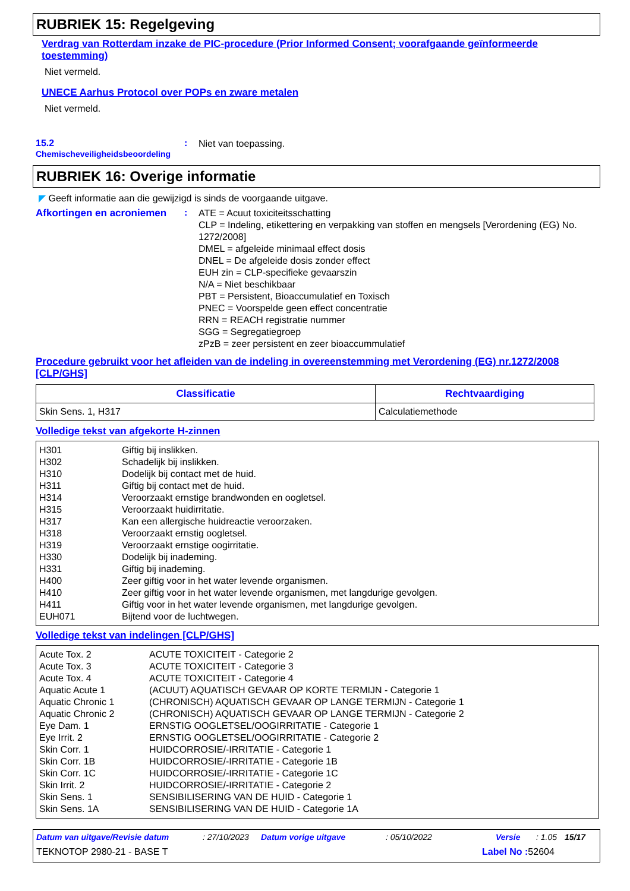RUBRIEK 15: Regelgeving
Verdrag van Rotterdam inzake de PIC-procedure (Prior Informed Consent; voorafgaande geïnformeerde toestemming)
Niet vermeld.
UNECE Aarhus Protocol over POPs en zware metalen
Niet vermeld.
15.2
Chemischeveiligheidsbeoordeling
:
Niet van toepassing.
RUBRIEK 16: Overige informatie
◤ Geeft informatie aan die gewijzigd is sinds de voorgaande uitgave.
Afkortingen en acroniemen
:
ATE = Acuut toxiciteitsschatting
CLP = Indeling, etikettering en verpakking van stoffen en mengsels [Verordening (EG) No. 1272/2008]
DMEL = afgeleide minimaal effect dosis
DNEL = De afgeleide dosis zonder effect
EUH zin = CLP-specifieke gevaarszin
N/A = Niet beschikbaar
PBT = Persistent, Bioaccumulatief en Toxisch
PNEC = Voorspelde geen effect concentratie
RRN = REACH registratie nummer
SGG = Segregatiegroep
zPzB = zeer persistent en zeer bioaccummulatief
Procedure gebruikt voor het afleiden van de indeling in overeenstemming met Verordening (EG) nr.1272/2008 [CLP/GHS]
| Classificatie | Rechtvaardiging |
| --- | --- |
| Skin Sens. 1, H317 | Calculatiemethode |
Volledige tekst van afgekorte H-zinnen
| H301 | Giftig bij inslikken. |
| H302 | Schadelijk bij inslikken. |
| H310 | Dodelijk bij contact met de huid. |
| H311 | Giftig bij contact met de huid. |
| H314 | Veroorzaakt ernstige brandwonden en oogletsel. |
| H315 | Veroorzaakt huidirritatie. |
| H317 | Kan een allergische huidreactie veroorzaken. |
| H318 | Veroorzaakt ernstig oogletsel. |
| H319 | Veroorzaakt ernstige oogirritatie. |
| H330 | Dodelijk bij inademing. |
| H331 | Giftig bij inademing. |
| H400 | Zeer giftig voor in het water levende organismen. |
| H410 | Zeer giftig voor in het water levende organismen, met langdurige gevolgen. |
| H411 | Giftig voor in het water levende organismen, met langdurige gevolgen. |
| EUH071 | Bijtend voor de luchtwegen. |
Volledige tekst van indelingen [CLP/GHS]
| Acute Tox. 2 | ACUTE TOXICITEIT - Categorie 2 |
| Acute Tox. 3 | ACUTE TOXICITEIT - Categorie 3 |
| Acute Tox. 4 | ACUTE TOXICITEIT - Categorie 4 |
| Aquatic Acute 1 | (ACUUT) AQUATISCH GEVAAR OP KORTE TERMIJN - Categorie 1 |
| Aquatic Chronic 1 | (CHRONISCH) AQUATISCH GEVAAR OP LANGE TERMIJN - Categorie 1 |
| Aquatic Chronic 2 | (CHRONISCH) AQUATISCH GEVAAR OP LANGE TERMIJN - Categorie 2 |
| Eye Dam. 1 | ERNSTIG OOGLETSEL/OOGIRRITATIE - Categorie 1 |
| Eye Irrit. 2 | ERNSTIG OOGLETSEL/OOGIRRITATIE - Categorie 2 |
| Skin Corr. 1 | HUIDCORROSIE/-IRRITATIE - Categorie 1 |
| Skin Corr. 1B | HUIDCORROSIE/-IRRITATIE - Categorie 1B |
| Skin Corr. 1C | HUIDCORROSIE/-IRRITATIE - Categorie 1C |
| Skin Irrit. 2 | HUIDCORROSIE/-IRRITATIE - Categorie 2 |
| Skin Sens. 1 | SENSIBILISERING VAN DE HUID - Categorie 1 |
| Skin Sens. 1A | SENSIBILISERING VAN DE HUID - Categorie 1A |
Datum van uitgave/Revisie datum: 27/10/2023 Datum vorige uitgave: 05/10/2022 Versie: 1.05 15/17
TEKNOTOP 2980-21 - BASE T Label No : 52604